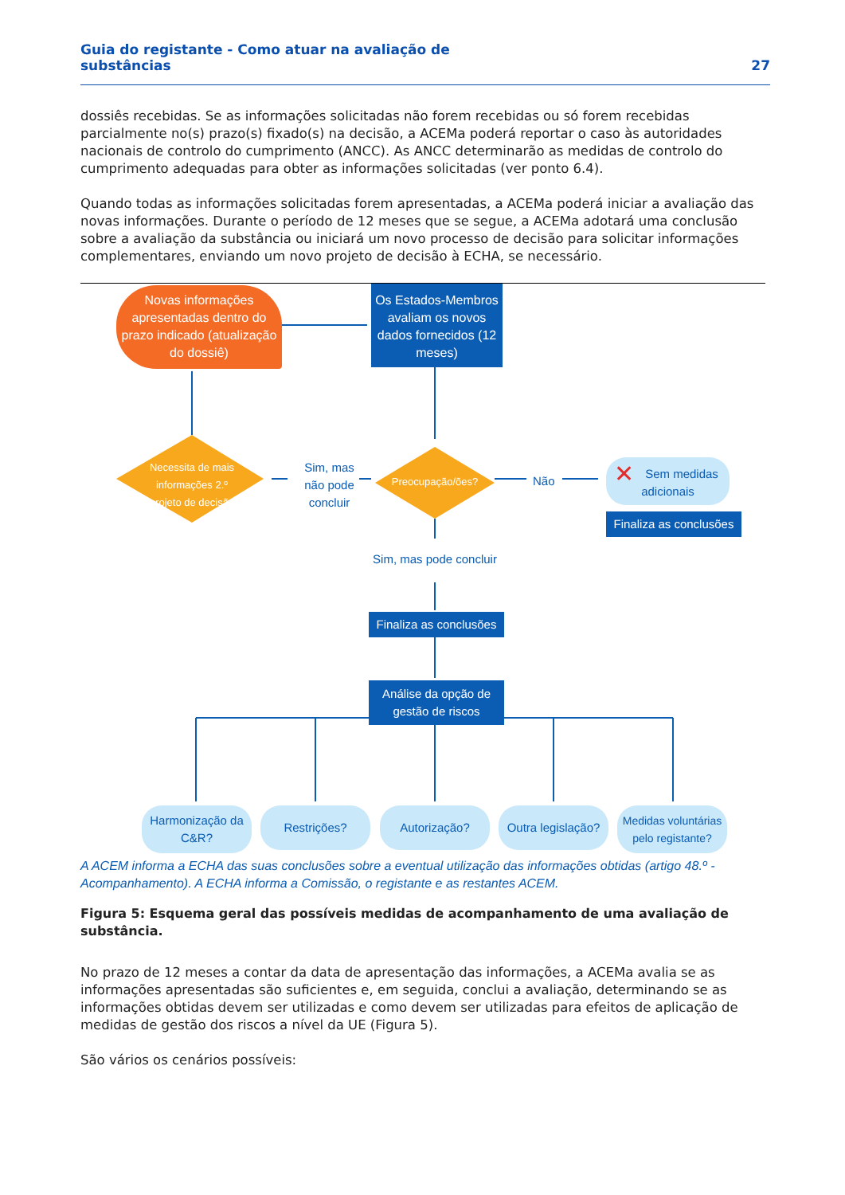Guia do registante - Como atuar na avaliação de
substâncias 27
dossiês recebidas. Se as informações solicitadas não forem recebidas ou só forem recebidas parcialmente no(s) prazo(s) fixado(s) na decisão, a ACEMa poderá reportar o caso às autoridades nacionais de controlo do cumprimento (ANCC). As ANCC determinarão as medidas de controlo do cumprimento adequadas para obter as informações solicitadas (ver ponto 6.4).
Quando todas as informações solicitadas forem apresentadas, a ACEMa poderá iniciar a avaliação das novas informações. Durante o período de 12 meses que se segue, a ACEMa adotará uma conclusão sobre a avaliação da substância ou iniciará um novo processo de decisão para solicitar informações complementares, enviando um novo projeto de decisão à ECHA, se necessário.
Novas informações apresentadas dentro do prazo indicado (atualização do dossiê)
Os Estados-Membros avaliam os novos dados fornecidos (12 meses)
Necessita de mais informações 2.º projeto de decisão
Sim, mas não pode concluir
Preocupação/ões? Não
✕ Sem medidas adicionais
Finaliza as conclusões
Sim, mas pode concluir
Finaliza as conclusões
Análise da opção de gestão de riscos
Harmonização da C&R?
Restrições? Autorização?
Outra legislação?
Medidas voluntárias pelo registante?
A ACEM informa a ECHA das suas conclusões sobre a eventual utilização das informações obtidas (artigo 48.º - Acompanhamento). A ECHA informa a Comissão, o registante e as restantes ACEM.
Figura 5: Esquema geral das possíveis medidas de acompanhamento de uma avaliação de substância.
No prazo de 12 meses a contar da data de apresentação das informações, a ACEMa avalia se as informações apresentadas são suficientes e, em seguida, conclui a avaliação, determinando se as informações obtidas devem ser utilizadas e como devem ser utilizadas para efeitos de aplicação de medidas de gestão dos riscos a nível da UE (Figura 5).
São vários os cenários possíveis: